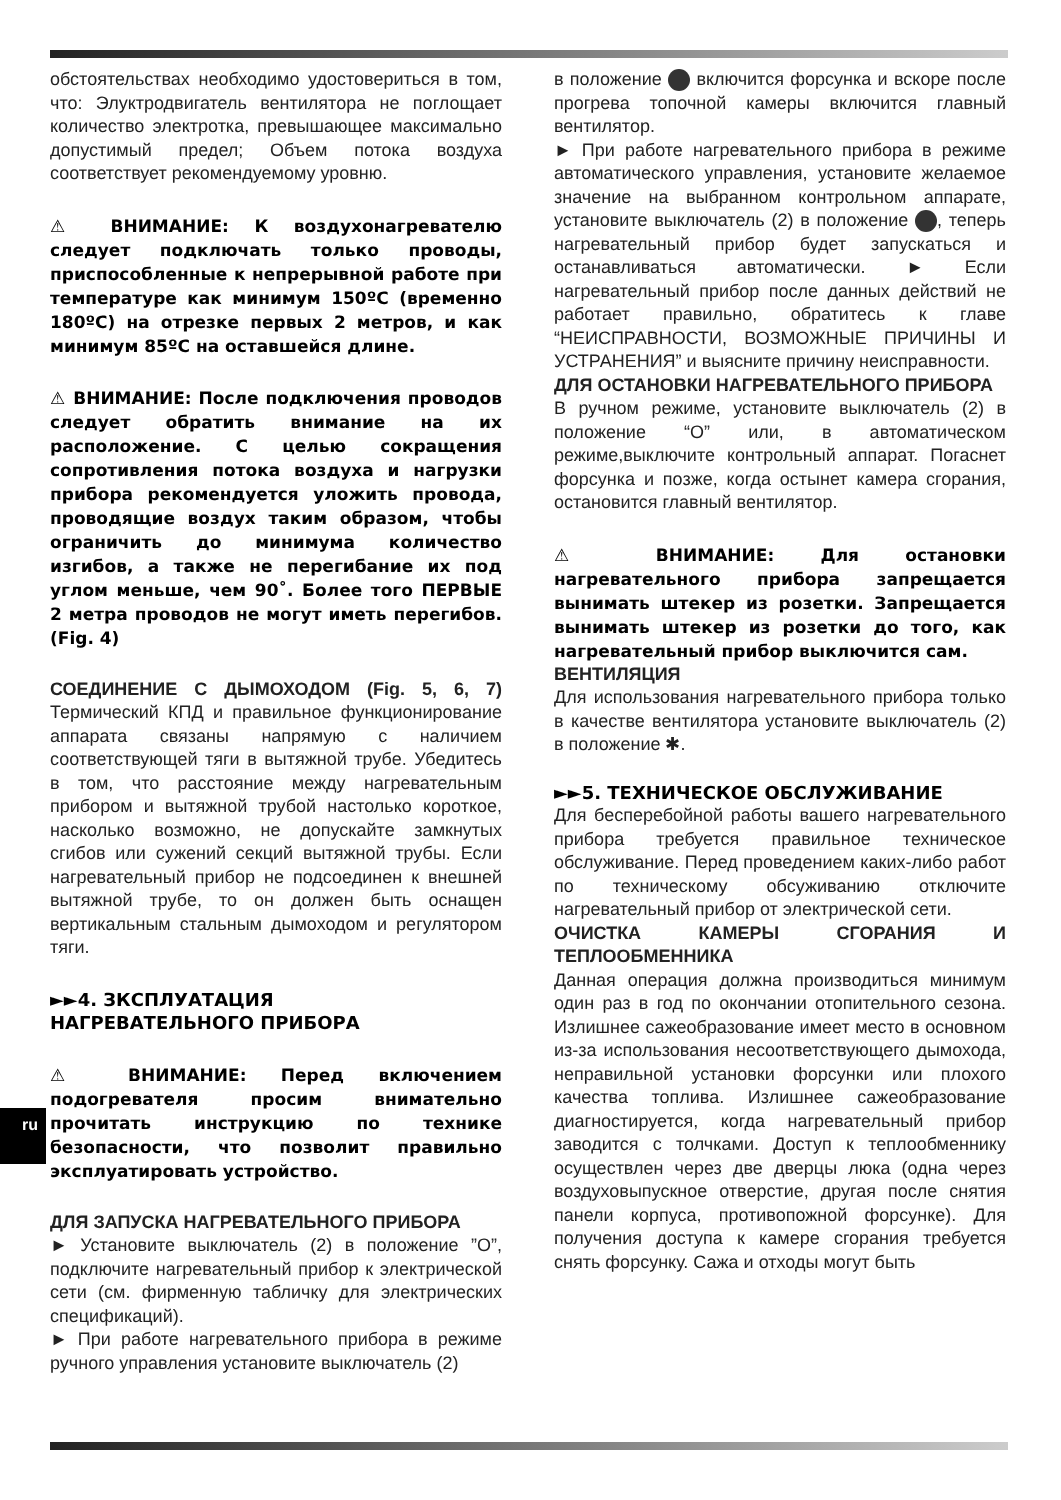ru
обстоятельствах необходимо удостовериться в том, что: Элуктродвигатель вентилятора не поглощает количество электротка, превышающее максимально допустимый предел; Объем потока воздуха соответствует рекомендуемому уровню.
⚠ ВНИМАНИЕ: К воздухонагревателю следует подключать только проводы, приспособленные к непрерывной работе при температуре как минимум 150ºC (временно 180ºC) на отрезке первых 2 метров, и как минимум 85ºC на оставшейся длине.
⚠ ВНИМАНИЕ: После подключения проводов следует обратить внимание на их расположение. С целью сокращения сопротивления потока воздуха и нагрузки прибора рекомендуется уложить провода, проводящие воздух таким образом, чтобы ограничить до минимума количество изгибов, а также не перегибание их под углом меньше, чем 90˚. Более того ПЕРВЫЕ 2 метра проводов не могут иметь перегибов. (Fig. 4)
СОЕДИНЕНИЕ С ДЫМОХОДОМ (Fig. 5, 6, 7) Термический КПД и правильное функционирование аппарата связаны напрямую с наличием соответствующей тяги в вытяжной трубе. Убедитесь в том, что расстояние между нагревательным прибором и вытяжной трубой настолько короткое, насколько возможно, не допускайте замкнутых сгибов или сужений секций вытяжной трубы. Если нагревательный прибор не подсоединен к внешней вытяжной трубе, то он должен быть оснащен вертикальным стальным дымоходом и регулятором тяги.
►►4. ЗКСПЛУАТАЦИЯ
НАГРЕВАТЕЛЬНОГО ПРИБОРА
⚠ ВНИМАНИЕ: Перед включением подогревателя просим внимательно прочитать инструкцию по технике безопасности, что позволит правильно эксплуатировать устройство.
ДЛЯ ЗАПУСКА НАГРЕВАТЕЛЬНОГО ПРИБОРА
► Установите выключатель (2) в положение ”O”, подключите нагревательный прибор к электрической сети (см. фирменную табличку для электрических спецификаций).
► При работе нагревательного прибора в режиме ручного управления установите выключатель (2)
в положение включится форсунка и вскоре после прогрева топочной камеры включится главный вентилятор.
► При работе нагревательного прибора в режиме автоматического управления, установите желаемое значение на выбранном контрольном аппарате, установите выключатель (2) в положение , теперь нагревательный прибор будет запускаться и останавливаться автоматически. ► Если нагревательный прибор после данных действий не работает правильно, обратитесь к главе “НЕИСПРАВНОСТИ, ВОЗМОЖНЫЕ ПРИЧИНЫ И УСТРАНЕНИЯ” и выясните причину неисправности.
ДЛЯ ОСТАНОВКИ НАГРЕВАТЕЛЬНОГО ПРИБОРА
В ручном режиме, установите выключатель (2) в положение “O” или, в автоматическом режиме,выключите контрольный аппарат. Погаснет форсунка и позже, когда остынет камера сгорания, остановится главный вентилятор.
⚠ ВНИМАНИЕ: Для остановки нагревательного прибора запрещается вынимать штекер из розетки. Запрещается вынимать штекер из розетки до того, как нагревательный прибор выключится сам.
ВЕНТИЛЯЦИЯ
Для использования нагревательного прибора только в качестве вентилятора установите выключатель (2) в положение ✱.
►►5. ТЕХНИЧЕСКОЕ ОБСЛУЖИВАНИЕ
Для бесперебойной работы вашего нагревательного прибора требуется правильное техническое обслуживание. Перед проведением каких-либо работ по техническому обсуживанию отключите нагревательный прибор от электрической сети.
ОЧИСТКА КАМЕРЫ СГОРАНИЯ И ТЕПЛООБМЕННИКА
Данная операция должна производиться минимум один раз в год по окончании отопительного сезона. Излишнее сажеобразование имеет место в основном из-за использования несоответствующего дымохода, неправильной установки форсунки или плохого качества топлива. Излишнее сажеобразование диагностируется, когда нагревательный прибор заводится с толчками. Доступ к теплообменнику осуществлен через две дверцы люка (одна через воздуховыпускное отверстие, другая после снятия панели корпуса, противопожной форсунке). Для получения доступа к камере сгорания требуется снять форсунку. Сажа и отходы могут быть